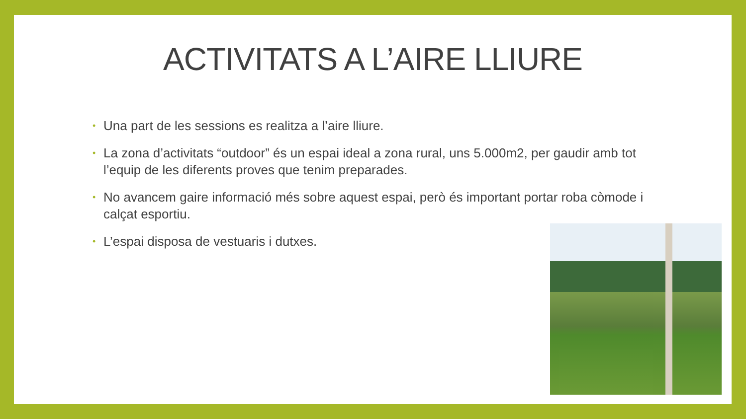ACTIVITATS A L’AIRE LLIURE
• Una part de les sessions es realitza a l’aire lliure.
• La zona d’activitats “outdoor” és un espai ideal a zona rural, uns 5.000m2, per gaudir amb tot l’equip de les diferents proves que tenim preparades.
• No avancem gaire informació més sobre aquest espai, però és important portar roba còmode i calçat esportiu.
• L’espai disposa de vestuaris i dutxes.